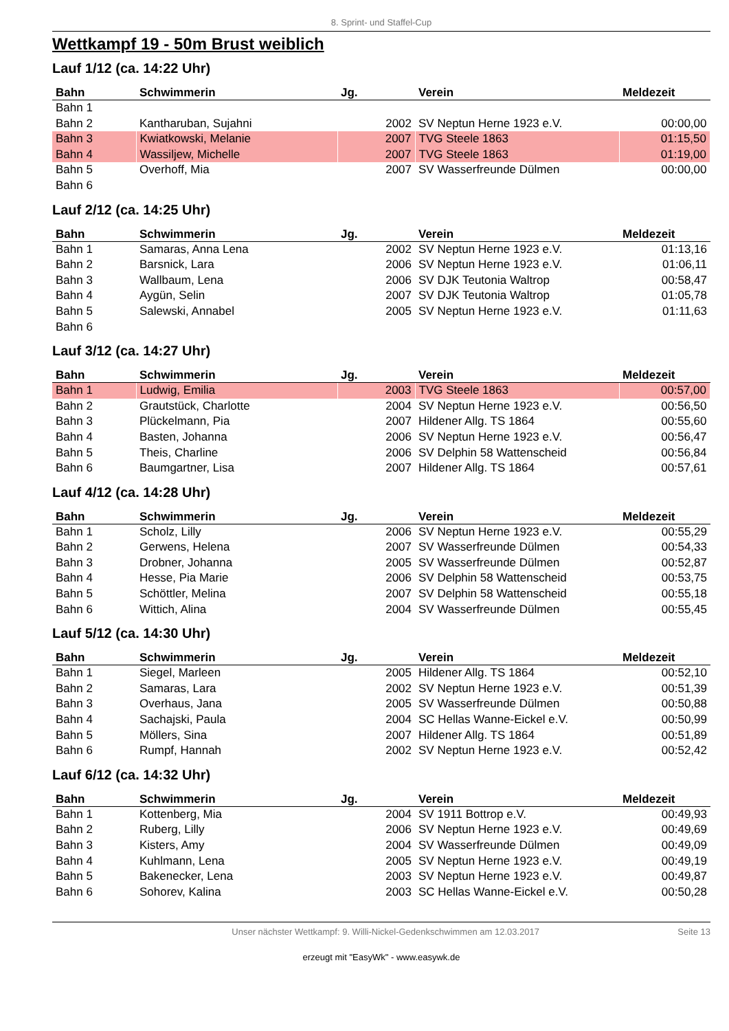8. Sprint- und Staffel-Cup
Wettkampf 19 - 50m Brust weiblich
Lauf 1/12 (ca. 14:22 Uhr)
| Bahn | Schwimmerin | Jg. | Verein | Meldezeit |
| --- | --- | --- | --- | --- |
| Bahn 1 | | | | |
| Bahn 2 | Kantharuban, Sujahni | 2002 | SV Neptun Herne 1923 e.V. | 00:00,00 |
| Bahn 3 | Kwiatkowski, Melanie | 2007 | TVG Steele 1863 | 01:15,50 |
| Bahn 4 | Wassiljew, Michelle | 2007 | TVG Steele 1863 | 01:19,00 |
| Bahn 5 | Overhoff, Mia | 2007 | SV Wasserfreunde Dülmen | 00:00,00 |
| Bahn 6 | | | | |
Lauf 2/12 (ca. 14:25 Uhr)
| Bahn | Schwimmerin | Jg. | Verein | Meldezeit |
| --- | --- | --- | --- | --- |
| Bahn 1 | Samaras, Anna Lena | 2002 | SV Neptun Herne 1923 e.V. | 01:13,16 |
| Bahn 2 | Barsnick, Lara | 2006 | SV Neptun Herne 1923 e.V. | 01:06,11 |
| Bahn 3 | Wallbaum, Lena | 2006 | SV DJK Teutonia Waltrop | 00:58,47 |
| Bahn 4 | Aygün, Selin | 2007 | SV DJK Teutonia Waltrop | 01:05,78 |
| Bahn 5 | Salewski, Annabel | 2005 | SV Neptun Herne 1923 e.V. | 01:11,63 |
| Bahn 6 | | | | |
Lauf 3/12 (ca. 14:27 Uhr)
| Bahn | Schwimmerin | Jg. | Verein | Meldezeit |
| --- | --- | --- | --- | --- |
| Bahn 1 | Ludwig, Emilia | 2003 | TVG Steele 1863 | 00:57,00 |
| Bahn 2 | Grautstück, Charlotte | 2004 | SV Neptun Herne 1923 e.V. | 00:56,50 |
| Bahn 3 | Plückelmann, Pia | 2007 | Hildener Allg. TS 1864 | 00:55,60 |
| Bahn 4 | Basten, Johanna | 2006 | SV Neptun Herne 1923 e.V. | 00:56,47 |
| Bahn 5 | Theis, Charline | 2006 | SV Delphin 58 Wattenscheid | 00:56,84 |
| Bahn 6 | Baumgartner, Lisa | 2007 | Hildener Allg. TS 1864 | 00:57,61 |
Lauf 4/12 (ca. 14:28 Uhr)
| Bahn | Schwimmerin | Jg. | Verein | Meldezeit |
| --- | --- | --- | --- | --- |
| Bahn 1 | Scholz, Lilly | 2006 | SV Neptun Herne 1923 e.V. | 00:55,29 |
| Bahn 2 | Gerwens, Helena | 2007 | SV Wasserfreunde Dülmen | 00:54,33 |
| Bahn 3 | Drobner, Johanna | 2005 | SV Wasserfreunde Dülmen | 00:52,87 |
| Bahn 4 | Hesse, Pia Marie | 2006 | SV Delphin 58 Wattenscheid | 00:53,75 |
| Bahn 5 | Schöttler, Melina | 2007 | SV Delphin 58 Wattenscheid | 00:55,18 |
| Bahn 6 | Wittich, Alina | 2004 | SV Wasserfreunde Dülmen | 00:55,45 |
Lauf 5/12 (ca. 14:30 Uhr)
| Bahn | Schwimmerin | Jg. | Verein | Meldezeit |
| --- | --- | --- | --- | --- |
| Bahn 1 | Siegel, Marleen | 2005 | Hildener Allg. TS 1864 | 00:52,10 |
| Bahn 2 | Samaras, Lara | 2002 | SV Neptun Herne 1923 e.V. | 00:51,39 |
| Bahn 3 | Overhaus, Jana | 2005 | SV Wasserfreunde Dülmen | 00:50,88 |
| Bahn 4 | Sachajski, Paula | 2004 | SC Hellas Wanne-Eickel e.V. | 00:50,99 |
| Bahn 5 | Möllers, Sina | 2007 | Hildener Allg. TS 1864 | 00:51,89 |
| Bahn 6 | Rumpf, Hannah | 2002 | SV Neptun Herne 1923 e.V. | 00:52,42 |
Lauf 6/12 (ca. 14:32 Uhr)
| Bahn | Schwimmerin | Jg. | Verein | Meldezeit |
| --- | --- | --- | --- | --- |
| Bahn 1 | Kottenberg, Mia | 2004 | SV 1911 Bottrop e.V. | 00:49,93 |
| Bahn 2 | Ruberg, Lilly | 2006 | SV Neptun Herne 1923 e.V. | 00:49,69 |
| Bahn 3 | Kisters, Amy | 2004 | SV Wasserfreunde Dülmen | 00:49,09 |
| Bahn 4 | Kuhlmann, Lena | 2005 | SV Neptun Herne 1923 e.V. | 00:49,19 |
| Bahn 5 | Bakenecker, Lena | 2003 | SV Neptun Herne 1923 e.V. | 00:49,87 |
| Bahn 6 | Sohorev, Kalina | 2003 | SC Hellas Wanne-Eickel e.V. | 00:50,28 |
Unser nächster Wettkampf: 9. Willi-Nickel-Gedenkschwimmen am 12.03.2017
Seite 13
erzeugt mit "EasyWk" - www.easywk.de